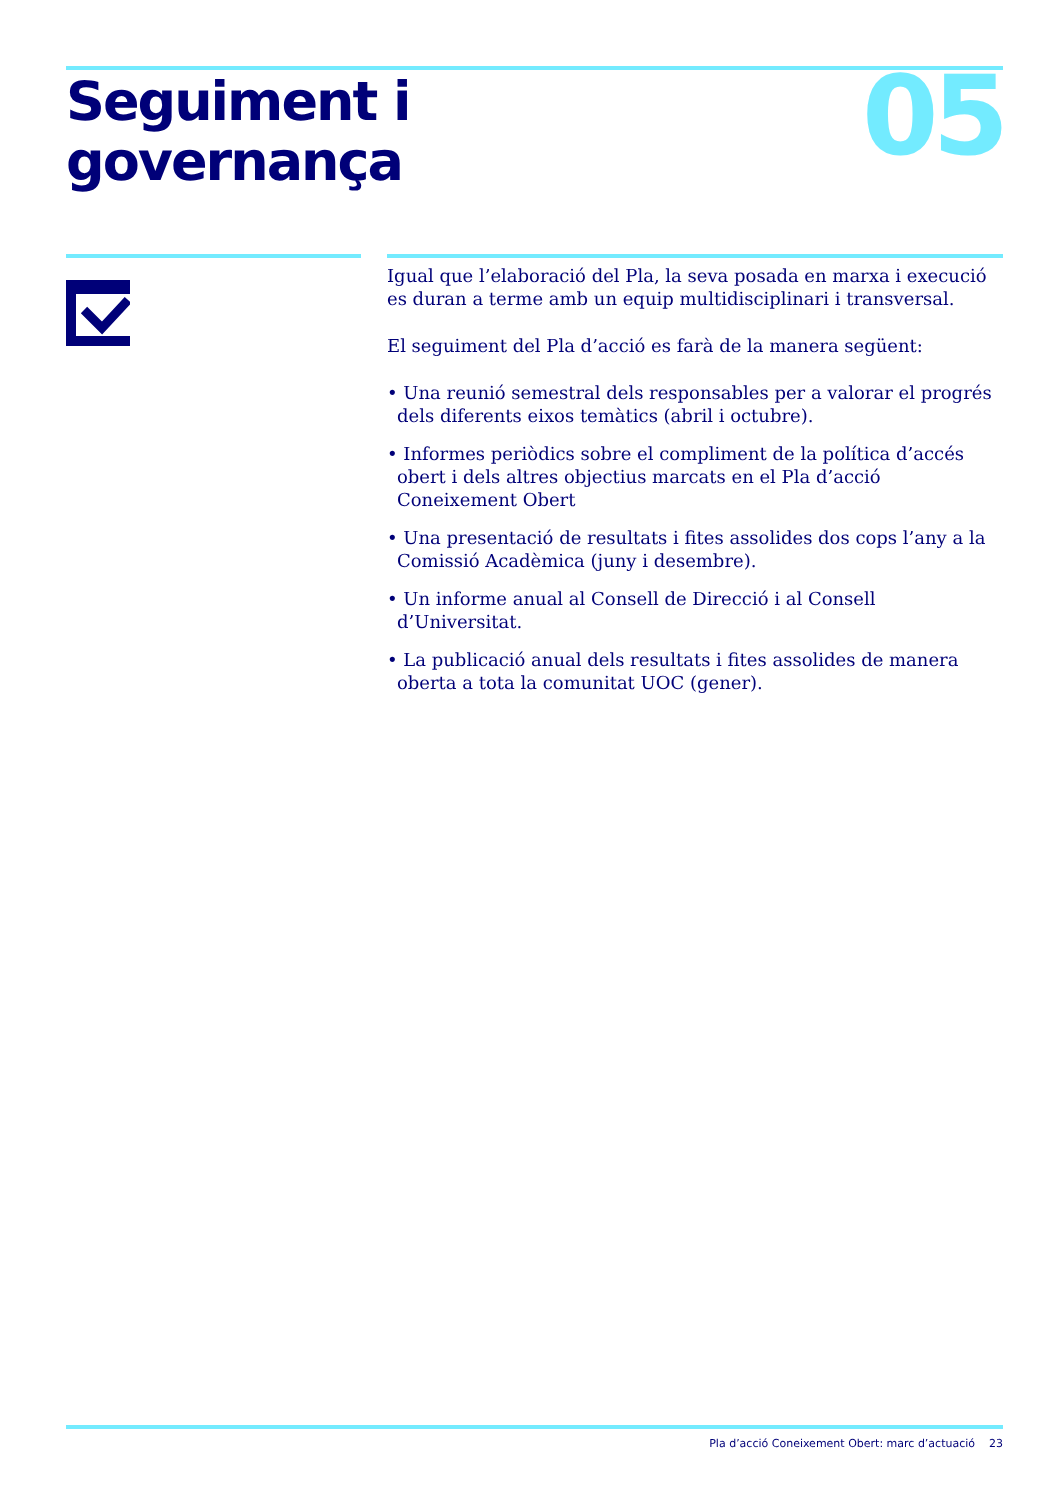05
Seguiment i
governança
Igual que l’elaboració del Pla, la seva posada en marxa i execució es duran a terme amb un equip multidisciplinari i transversal.
El seguiment del Pla d’acció es farà de la manera següent:
• Una reunió semestral dels responsables per a valorar el progrés dels diferents eixos temàtics (abril i octubre).
• Informes periòdics sobre el compliment de la política d’accés obert i dels altres objectius marcats en el Pla d’acció Coneixement Obert
• Una presentació de resultats i fites assolides dos cops l’any a la Comissió Acadèmica (juny i desembre).
• Un informe anual al Consell de Direcció i al Consell d’Universitat.
• La publicació anual dels resultats i fites assolides de manera oberta a tota la comunitat UOC (gener).
Pla d’acció Coneixement Obert: marc d’actuació 23